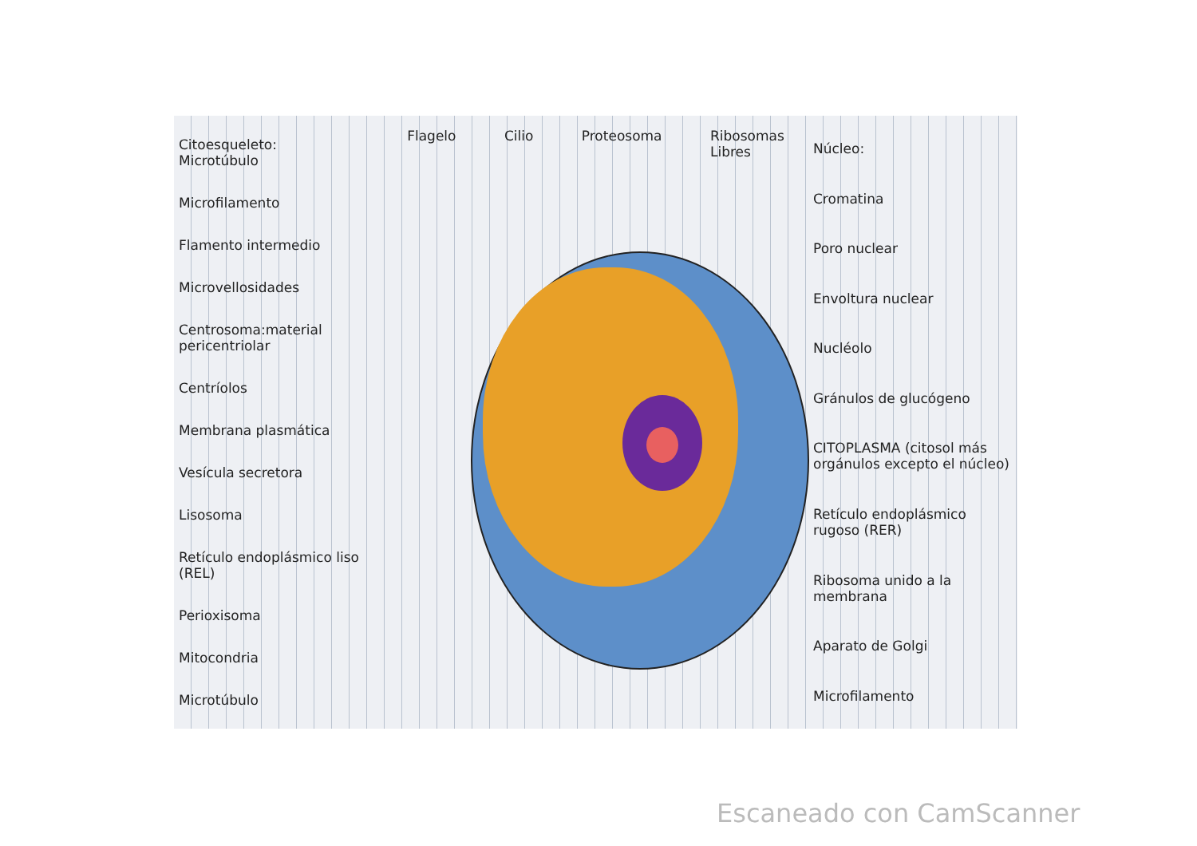Citoesqueleto:
Microtúbulo
Microfilamento
Flamento intermedio
Microvellosidades
Centrosoma:material pericentriolar
Centríolos
Membrana plasmática
Vesícula secretora
Lisosoma
Retículo endoplásmico liso (REL)
Perioxisoma
Mitocondria
Microtúbulo
Flagelo Cilio Proteosoma Ribosomas
Libres
Núcleo:
Cromatina
Poro nuclear
Envoltura nuclear
Nucléolo
Gránulos de glucógeno
CITOPLASMA (citosol más orgánulos excepto el núcleo)
Retículo endoplásmico rugoso (RER)
Ribosoma unido a la membrana
Aparato de Golgi
Microfilamento
Escaneado con CamScanner